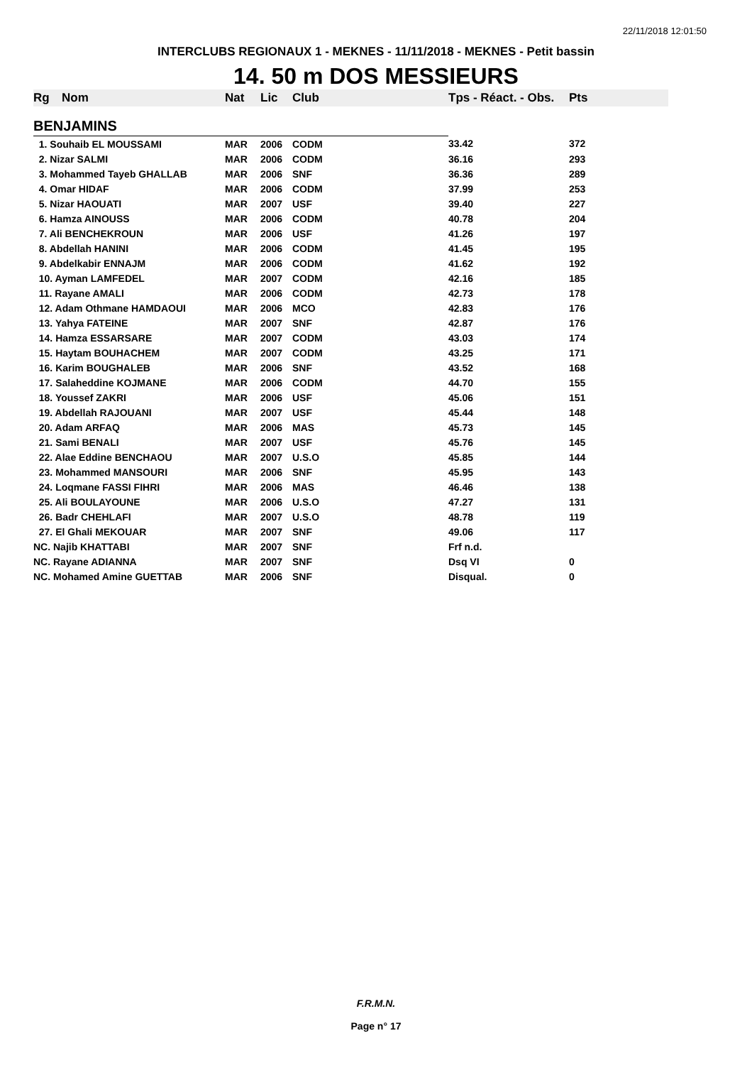22/11/2018 12:01:50
INTERCLUBS REGIONAUX 1 - MEKNES - 11/11/2018 - MEKNES - Petit bassin
14. 50 m DOS MESSIEURS
| Rg | Nom | Nat | Lic | Club | Tps - Réact. - Obs. | Pts |
| --- | --- | --- | --- | --- | --- | --- |
| BENJAMINS | | | | | | |
| 1. Souhaib EL MOUSSAMI | | MAR | 2006 | CODM | 33.42 | 372 |
| 2. Nizar SALMI | | MAR | 2006 | CODM | 36.16 | 293 |
| 3. Mohammed Tayeb GHALLAB | | MAR | 2006 | SNF | 36.36 | 289 |
| 4. Omar HIDAF | | MAR | 2006 | CODM | 37.99 | 253 |
| 5. Nizar HAOUATI | | MAR | 2007 | USF | 39.40 | 227 |
| 6. Hamza AINOUSS | | MAR | 2006 | CODM | 40.78 | 204 |
| 7. Ali BENCHEKROUN | | MAR | 2006 | USF | 41.26 | 197 |
| 8. Abdellah HANINI | | MAR | 2006 | CODM | 41.45 | 195 |
| 9. Abdelkabir ENNAJM | | MAR | 2006 | CODM | 41.62 | 192 |
| 10. Ayman LAMFEDEL | | MAR | 2007 | CODM | 42.16 | 185 |
| 11. Rayane AMALI | | MAR | 2006 | CODM | 42.73 | 178 |
| 12. Adam Othmane HAMDAOUI | | MAR | 2006 | MCO | 42.83 | 176 |
| 13. Yahya FATEINE | | MAR | 2007 | SNF | 42.87 | 176 |
| 14. Hamza ESSARSARE | | MAR | 2007 | CODM | 43.03 | 174 |
| 15. Haytam BOUHACHEM | | MAR | 2007 | CODM | 43.25 | 171 |
| 16. Karim BOUGHALEB | | MAR | 2006 | SNF | 43.52 | 168 |
| 17. Salaheddine KOJMANE | | MAR | 2006 | CODM | 44.70 | 155 |
| 18. Youssef ZAKRI | | MAR | 2006 | USF | 45.06 | 151 |
| 19. Abdellah RAJOUANI | | MAR | 2007 | USF | 45.44 | 148 |
| 20. Adam ARFAQ | | MAR | 2006 | MAS | 45.73 | 145 |
| 21. Sami BENALI | | MAR | 2007 | USF | 45.76 | 145 |
| 22. Alae Eddine BENCHAOU | | MAR | 2007 | U.S.O | 45.85 | 144 |
| 23. Mohammed MANSOURI | | MAR | 2006 | SNF | 45.95 | 143 |
| 24. Loqmane FASSI FIHRI | | MAR | 2006 | MAS | 46.46 | 138 |
| 25. Ali BOULAYOUNE | | MAR | 2006 | U.S.O | 47.27 | 131 |
| 26. Badr CHEHLAFI | | MAR | 2007 | U.S.O | 48.78 | 119 |
| 27. El Ghali MEKOUAR | | MAR | 2007 | SNF | 49.06 | 117 |
| NC. Najib KHATTABI | | MAR | 2007 | SNF | Frf n.d. | |
| NC. Rayane ADIANNA | | MAR | 2007 | SNF | Dsq VI | 0 |
| NC. Mohamed Amine GUETTAB | | MAR | 2006 | SNF | Disqual. | 0 |
F.R.M.N.
Page n° 17